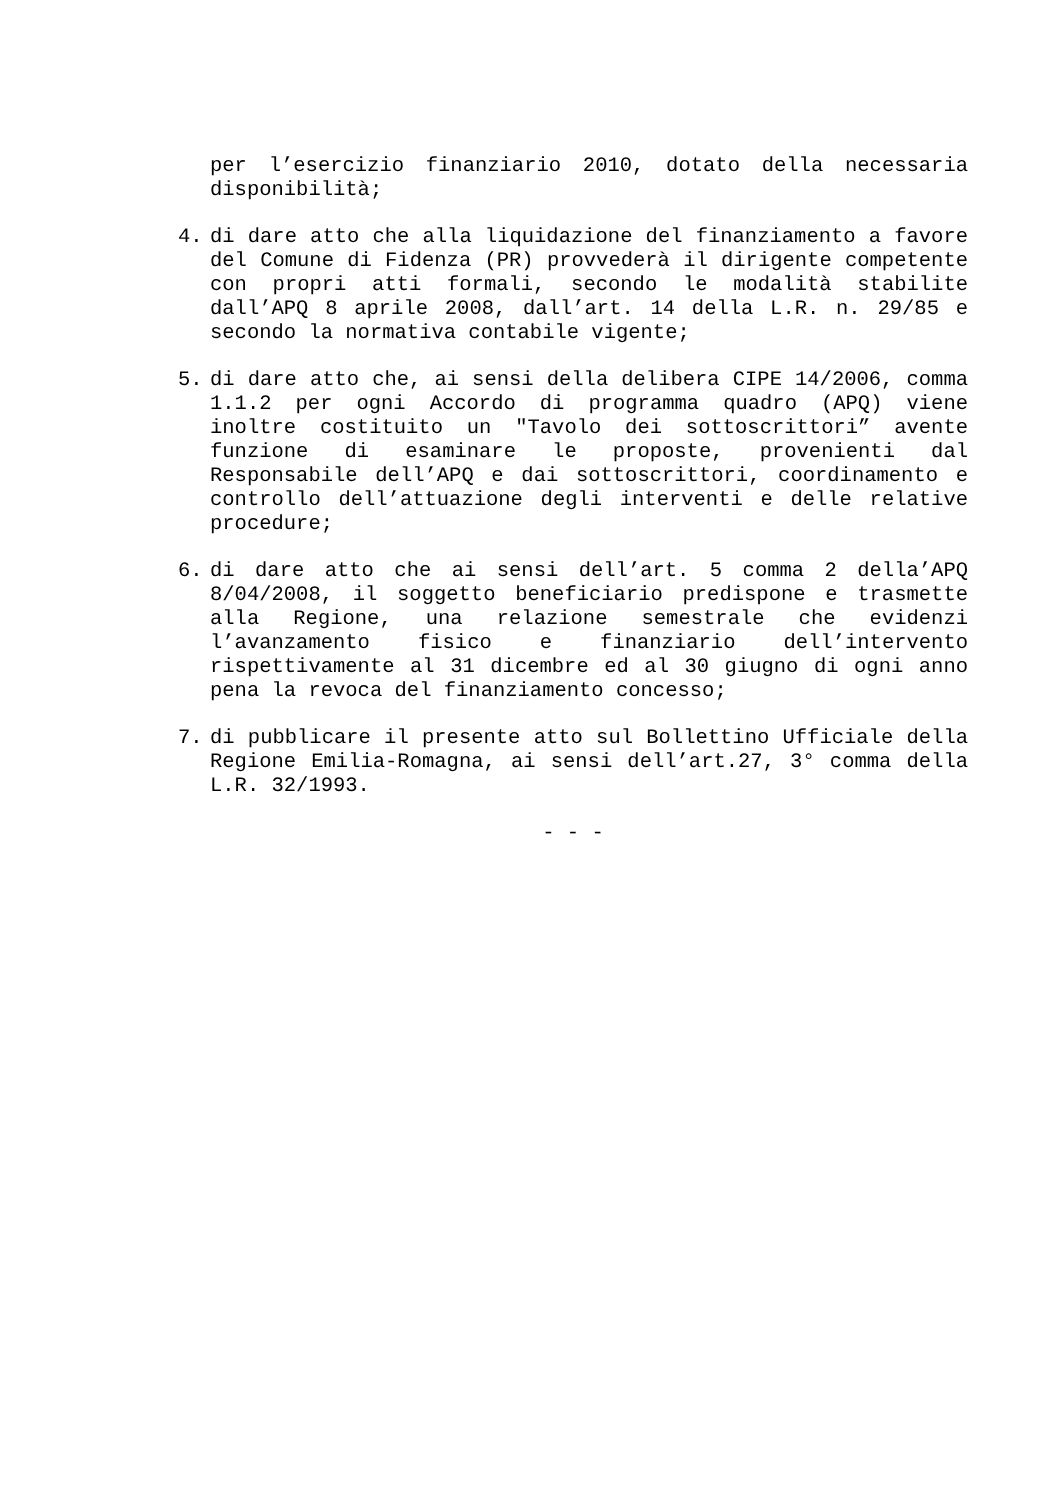per l’esercizio finanziario 2010, dotato della necessaria disponibilità;
4. di dare atto che alla liquidazione del finanziamento a favore del Comune di Fidenza (PR) provvederà il dirigente competente con propri atti formali, secondo le modalità stabilite dall’APQ 8 aprile 2008, dall’art. 14 della L.R. n. 29/85 e secondo la normativa contabile vigente;
5. di dare atto che, ai sensi della delibera CIPE 14/2006, comma 1.1.2 per ogni Accordo di programma quadro (APQ) viene inoltre costituito un "Tavolo dei sottoscrittori” avente funzione di esaminare le proposte, provenienti dal Responsabile dell’APQ e dai sottoscrittori, coordinamento e controllo dell’attuazione degli interventi e delle relative procedure;
6. di dare atto che ai sensi dell’art. 5 comma 2 della’APQ 8/04/2008, il soggetto beneficiario predispone e trasmette alla Regione, una relazione semestrale che evidenzi l’avanzamento fisico e finanziario dell’intervento rispettivamente al 31 dicembre ed al 30 giugno di ogni anno pena la revoca del finanziamento concesso;
7. di pubblicare il presente atto sul Bollettino Ufficiale della Regione Emilia-Romagna, ai sensi dell’art.27, 3° comma della L.R. 32/1993.
- - -